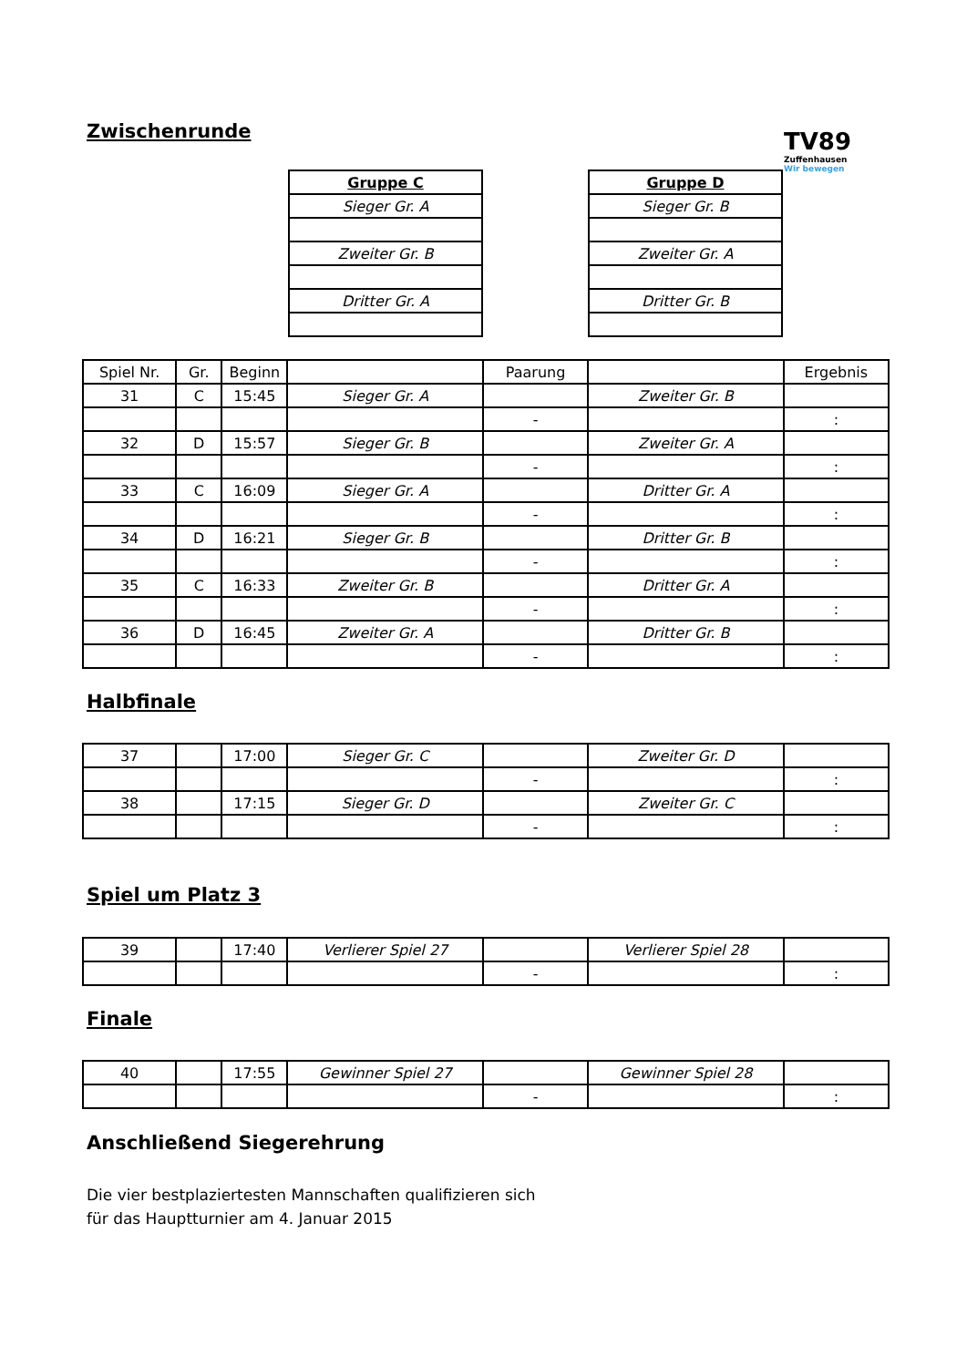Zwischenrunde
TV89
Zuffenhausen
Wir bewegen
| Gruppe C |
| --- |
| Sieger Gr. A |
| Zweiter Gr. B |
| Dritter Gr. A |
| Gruppe D |
| --- |
| Sieger Gr. B |
| Zweiter Gr. A |
| Dritter Gr. B |
| Spiel Nr. | Gr. | Beginn | | Paarung | | Ergebnis |
| --- | --- | --- | --- | --- | --- | --- |
| 31 | C | 15:45 | Sieger Gr. A | | Zweiter Gr. B | |
| | | | | - | | : |
| 32 | D | 15:57 | Sieger Gr. B | | Zweiter Gr. A | |
| | | | | - | | : |
| 33 | C | 16:09 | Sieger Gr. A | | Dritter Gr. A | |
| | | | | - | | : |
| 34 | D | 16:21 | Sieger Gr. B | | Dritter Gr. B | |
| | | | | - | | : |
| 35 | C | 16:33 | Zweiter Gr. B | | Dritter Gr. A | |
| | | | | - | | : |
| 36 | D | 16:45 | Zweiter Gr. A | | Dritter Gr. B | |
| | | | | - | | : |
Halbfinale
| 37 | | 17:00 | Sieger Gr. C | | Zweiter Gr. D | |
| | | | | - | | : |
| 38 | | 17:15 | Sieger Gr. D | | Zweiter Gr. C | |
| | | | | - | | : |
Spiel um Platz 3
| 39 | | 17:40 | Verlierer Spiel 27 | | Verlierer Spiel 28 | |
| | | | | - | | : |
Finale
| 40 | | 17:55 | Gewinner Spiel 27 | | Gewinner Spiel 28 | |
| | | | | - | | : |
Anschließend Siegerehrung
Die vier bestplaziertesten Mannschaften qualifizieren sich
für das Hauptturnier am 4. Januar 2015